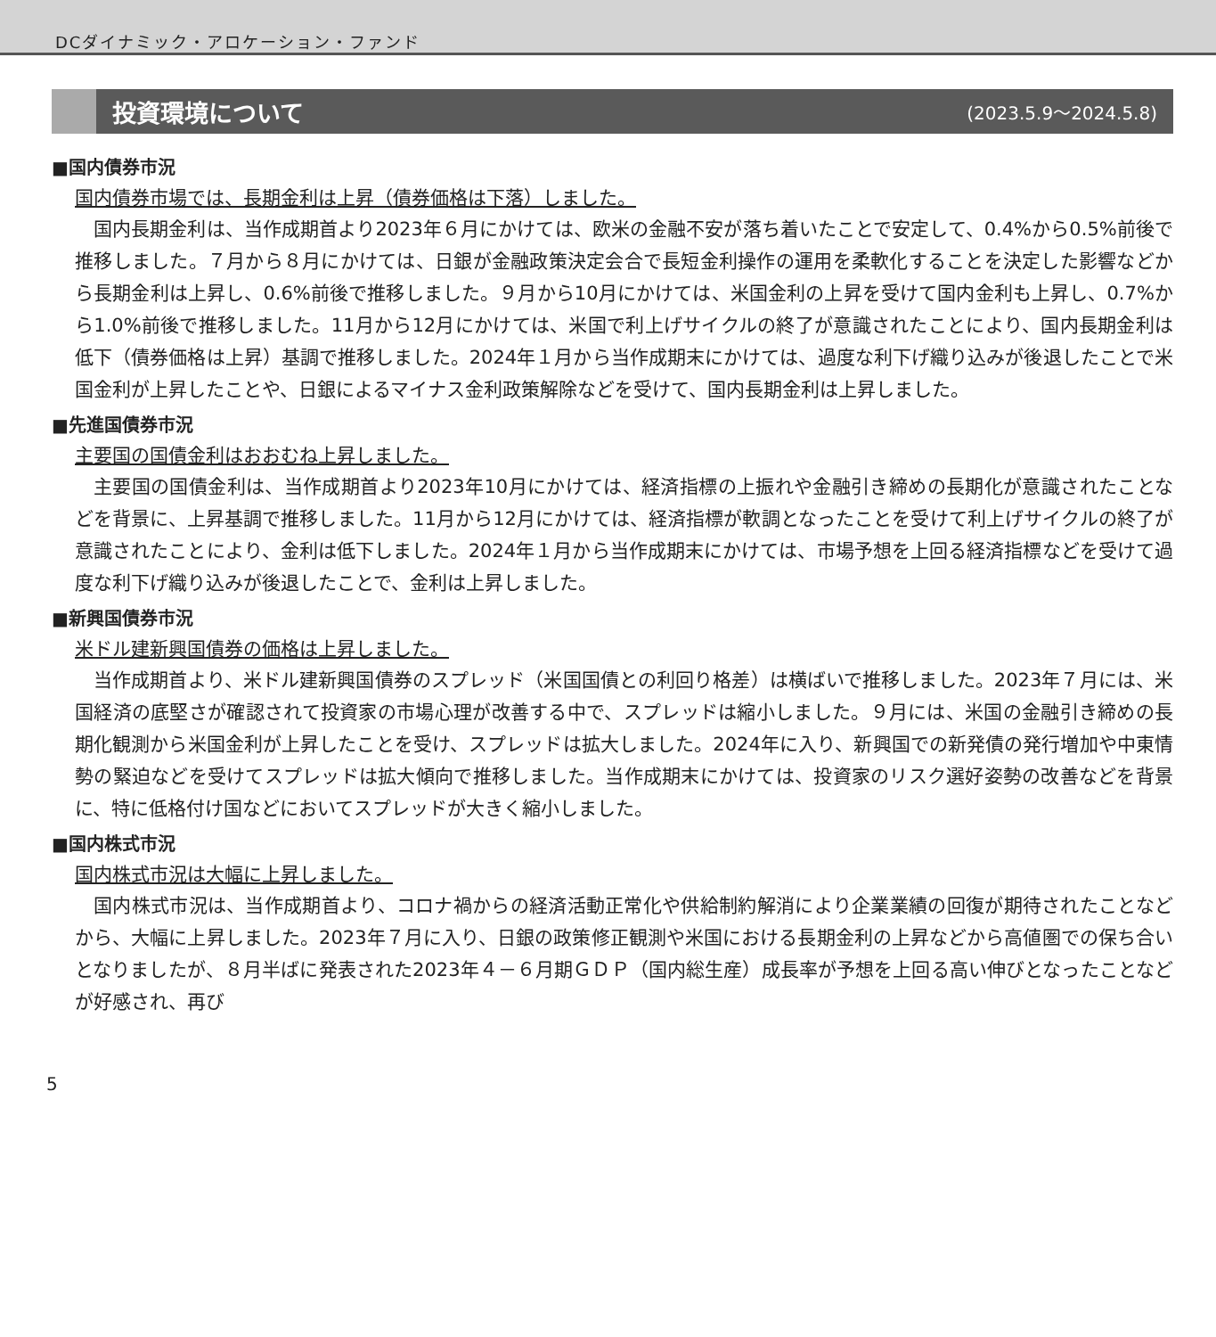DCダイナミック・アロケーション・ファンド
投資環境について
(2023.5.9～2024.5.8)
■国内債券市況
国内債券市場では、長期金利は上昇（債券価格は下落）しました。
国内長期金利は、当作成期首より2023年６月にかけては、欧米の金融不安が落ち着いたことで安定して、0.4%から0.5%前後で推移しました。７月から８月にかけては、日銀が金融政策決定会合で長短金利操作の運用を柔軟化することを決定した影響などから長期金利は上昇し、0.6%前後で推移しました。９月から10月にかけては、米国金利の上昇を受けて国内金利も上昇し、0.7%から1.0%前後で推移しました。11月から12月にかけては、米国で利上げサイクルの終了が意識されたことにより、国内長期金利は低下（債券価格は上昇）基調で推移しました。2024年１月から当作成期末にかけては、過度な利下げ織り込みが後退したことで米国金利が上昇したことや、日銀によるマイナス金利政策解除などを受けて、国内長期金利は上昇しました。
■先進国債券市況
主要国の国債金利はおおむね上昇しました。
主要国の国債金利は、当作成期首より2023年10月にかけては、経済指標の上振れや金融引き締めの長期化が意識されたことなどを背景に、上昇基調で推移しました。11月から12月にかけては、経済指標が軟調となったことを受けて利上げサイクルの終了が意識されたことにより、金利は低下しました。2024年１月から当作成期末にかけては、市場予想を上回る経済指標などを受けて過度な利下げ織り込みが後退したことで、金利は上昇しました。
■新興国債券市況
米ドル建新興国債券の価格は上昇しました。
当作成期首より、米ドル建新興国債券のスプレッド（米国国債との利回り格差）は横ばいで推移しました。2023年７月には、米国経済の底堅さが確認されて投資家の市場心理が改善する中で、スプレッドは縮小しました。９月には、米国の金融引き締めの長期化観測から米国金利が上昇したことを受け、スプレッドは拡大しました。2024年に入り、新興国での新発債の発行増加や中東情勢の緊迫などを受けてスプレッドは拡大傾向で推移しました。当作成期末にかけては、投資家のリスク選好姿勢の改善などを背景に、特に低格付け国などにおいてスプレッドが大きく縮小しました。
■国内株式市況
国内株式市況は大幅に上昇しました。
国内株式市況は、当作成期首より、コロナ禍からの経済活動正常化や供給制約解消により企業業績の回復が期待されたことなどから、大幅に上昇しました。2023年７月に入り、日銀の政策修正観測や米国における長期金利の上昇などから高値圏での保ち合いとなりましたが、８月半ばに発表された2023年４－６月期ＧＤＰ（国内総生産）成長率が予想を上回る高い伸びとなったことなどが好感され、再び
5